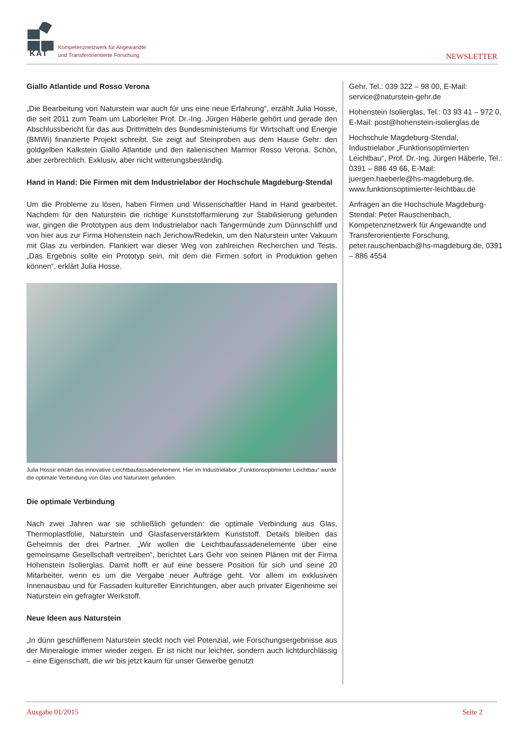KAT
Kompetenznetzwerk für Angewandte
und Transferorientierte Forschung
NEWSLETTER
Giallo Atlantide und Rosso Verona
„Die Bearbeitung von Naturstein war auch für uns eine neue Erfahrung“, erzählt Julia Hosse, die seit 2011 zum Team um Laborleiter Prof. Dr.-Ing. Jürgen Häberle gehört und gerade den Abschlussbericht für das aus Drittmitteln des Bundesministeriums für Wirtschaft und Energie (BMWi) finanzierte Projekt schreibt. Sie zeigt auf Steinproben aus dem Hause Gehr: den goldgelben Kalkstein Giallo Atlantide und den italienischen Marmor Rosso Verona. Schön, aber zerbrechlich. Exklusiv, aber nicht witterungsbeständig.
Hand in Hand: Die Firmen mit dem Industrielabor der Hochschule Magdeburg-Stendal
Um die Probleme zu lösen, haben Firmen und Wissenschaftler Hand in Hand gearbeitet. Nachdem für den Naturstein die richtige Kunststoffarmierung zur Stabilisierung gefunden war, gingen die Prototypen aus dem Industrielabor nach Tangermünde zum Dünnschliff und von hier aus zur Firma Hohenstein nach Jerichow/Redekin, um den Naturstein unter Vakuum mit Glas zu verbinden. Flankiert war dieser Weg von zahlreichen Recherchen und Tests. „Das Ergebnis sollte ein Prototyp sein, mit dem die Firmen sofort in Produktion gehen können“, erklärt Julia Hosse.
Julia Hosse erklärt das innovative Leichtbaufassadenelement. Hier im Industrielabor „Funktionsoptimierter Leichtbau“ wurde die optimale Verbindung von Glas und Naturstein gefunden.
Die optimale Verbindung
Nach zwei Jahren war sie schließlich gefunden: die optimale Verbindung aus Glas, Thermoplastfolie, Naturstein und Glasfaserverstärktem Kunststoff. Details bleiben das Geheimnis der drei Partner. „Wir wollen die Leichtbaufassadenelemente über eine gemeinsame Gesellschaft vertreiben“, berichtet Lars Gehr von seinen Plänen mit der Firma Hohenstein Isolierglas. Damit hofft er auf eine bessere Position für sich und seine 20 Mitarbeiter, wenn es um die Vergabe neuer Aufträge geht. Vor allem im exklusiven Innenausbau und für Fassaden kultureller Einrichtungen, aber auch privater Eigenheime sei Naturstein ein gefragter Werkstoff.
Neue Ideen aus Naturstein
„In dünn geschliffenem Naturstein steckt noch viel Potenzial, wie Forschungsergebnisse aus der Mineralogie immer wieder zeigen. Er ist nicht nur leichter, sondern auch lichtdurchlässig – eine Eigenschaft, die wir bis jetzt kaum für unser Gewerbe genutzt
Gehr, Tel.: 039 322 – 98 00, E-Mail: service@naturstein-gehr.de
Hohenstein Isolierglas, Tel.: 03 93 41 – 972 0, E-Mail: post@hohenstein-isolierglas.de
Hochschule Magdeburg-Stendal, Industrielabor „Funktionsoptimierten Leichtbau“, Prof. Dr.-Ing. Jürgen Häberle, Tel.: 0391 – 886 49 66, E-Mail: juergen.haeberle@hs-magdeburg.de, www.funktionsoptimierter-leichtbau.de
Anfragen an die Hochschule Magdeburg-Stendal: Peter Rauschenbach, Kompetenznetzwerk für Angewandte und Transferorientierte Forschung, peter.rauschenbach@hs-magdeburg.de, 0391 – 886 4554
Ausgabe 01/2015 Seite 2